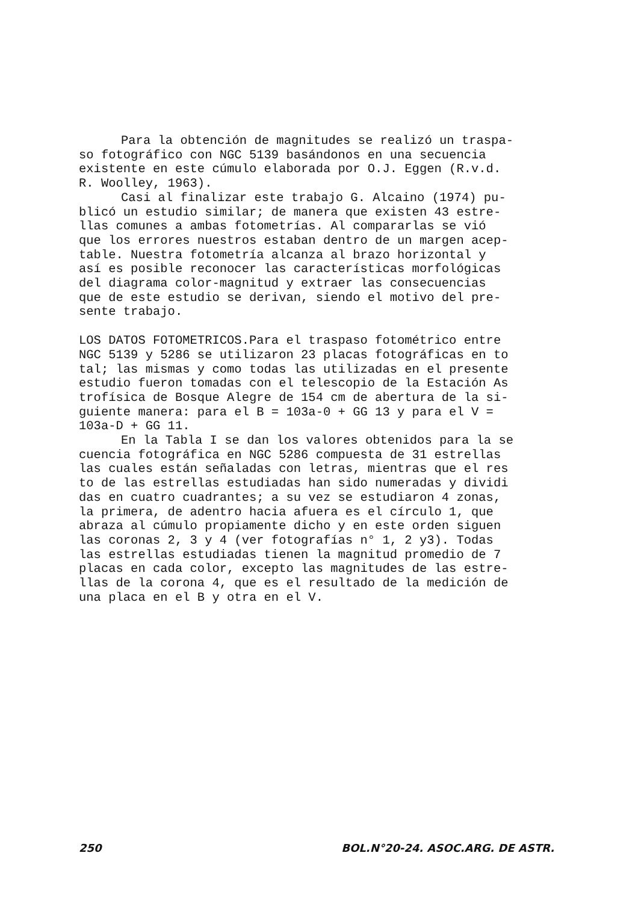Para la obtención de magnitudes se realizó un traspa-
so fotográfico con NGC 5139 basándonos en una secuencia
existente en este cúmulo elaborada por O.J. Eggen (R.v.d.
R. Woolley, 1963).
Casi al finalizar este trabajo G. Alcaino (1974) pu-
blicó un estudio similar; de manera que existen 43 estre-
llas comunes a ambas fotometrías. Al compararlas se vió
que los errores nuestros estaban dentro de un margen acep-
table. Nuestra fotometría alcanza al brazo horizontal y
así es posible reconocer las características morfológicas
del diagrama color-magnitud y extraer las consecuencias
que de este estudio se derivan, siendo el motivo del pre-
sente trabajo.
LOS DATOS FOTOMETRICOS.Para el traspaso fotométrico entre
NGC 5139 y 5286 se utilizaron 23 placas fotográficas en to
tal; las mismas y como todas las utilizadas en el presente
estudio fueron tomadas con el telescopio de la Estación As
trofísica de Bosque Alegre de 154 cm de abertura de la si-
guiente manera: para el B = 103a-0 + GG 13 y para el V =
103a-D + GG 11.
En la Tabla I se dan los valores obtenidos para la se
cuencia fotográfica en NGC 5286 compuesta de 31 estrellas
las cuales están señaladas con letras, mientras que el res
to de las estrellas estudiadas han sido numeradas y dividi
das en cuatro cuadrantes; a su vez se estudiaron 4 zonas,
la primera, de adentro hacia afuera es el círculo 1, que
abraza al cúmulo propiamente dicho y en este orden siguen
las coronas 2, 3 y 4 (ver fotografías n° 1, 2 y3). Todas
las estrellas estudiadas tienen la magnitud promedio de 7
placas en cada color, excepto las magnitudes de las estre-
llas de la corona 4, que es el resultado de la medición de
una placa en el B y otra en el V.
250 BOL.N°20-24. ASOC.ARG. DE ASTR.